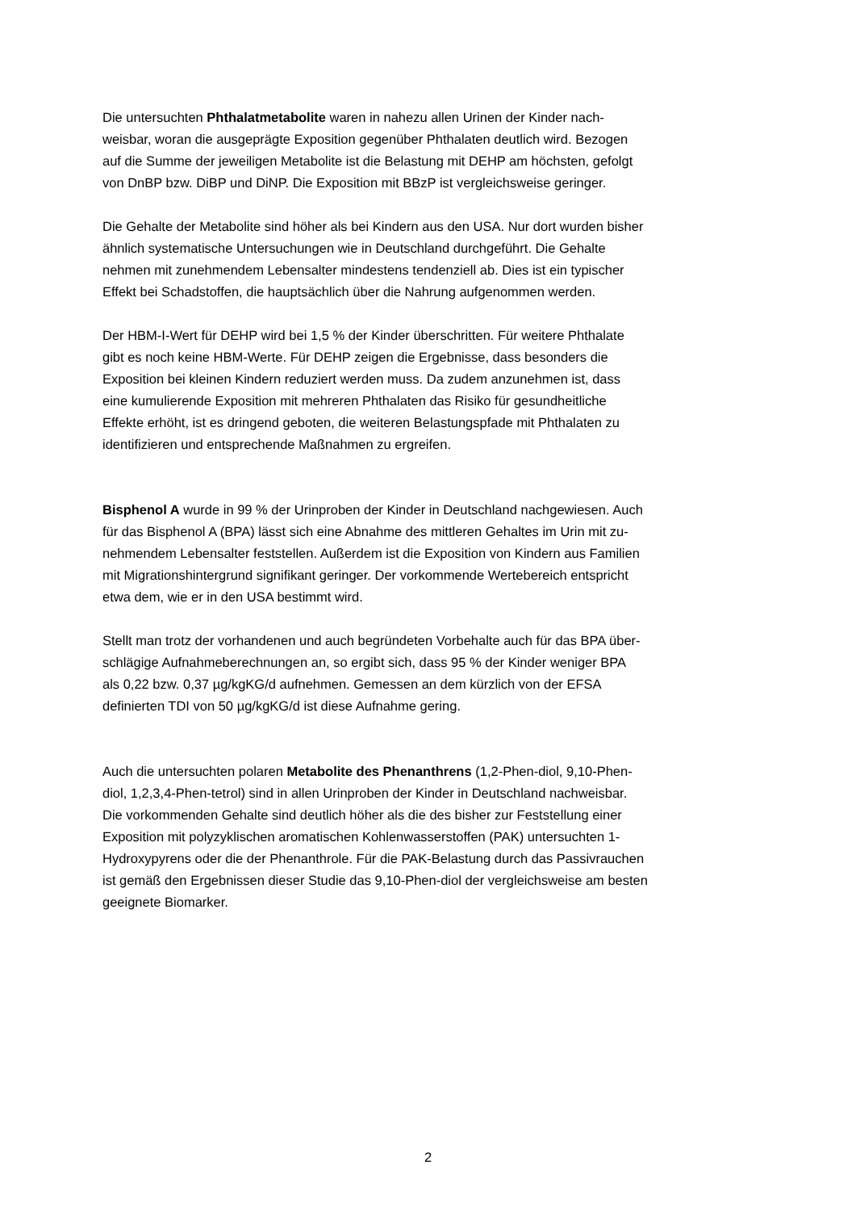Die untersuchten Phthalatmetabolite waren in nahezu allen Urinen der Kinder nach-
weisbar, woran die ausgeprägte Exposition gegenüber Phthalaten deutlich wird. Bezogen
auf die Summe der jeweiligen Metabolite ist die Belastung mit DEHP am höchsten, gefolgt
von DnBP bzw. DiBP und DiNP. Die Exposition mit BBzP ist vergleichsweise geringer.
Die Gehalte der Metabolite sind höher als bei Kindern aus den USA. Nur dort wurden bisher
ähnlich systematische Untersuchungen wie in Deutschland durchgeführt. Die Gehalte
nehmen mit zunehmendem Lebensalter mindestens tendenziell ab. Dies ist ein typischer
Effekt bei Schadstoffen, die hauptsächlich über die Nahrung aufgenommen werden.
Der HBM-I-Wert für DEHP wird bei 1,5 % der Kinder überschritten. Für weitere Phthalate
gibt es noch keine HBM-Werte. Für DEHP zeigen die Ergebnisse, dass besonders die
Exposition bei kleinen Kindern reduziert werden muss. Da zudem anzunehmen ist, dass
eine kumulierende Exposition mit mehreren Phthalaten das Risiko für gesundheitliche
Effekte erhöht, ist es dringend geboten, die weiteren Belastungspfade mit Phthalaten zu
identifizieren und entsprechende Maßnahmen zu ergreifen.
Bisphenol A wurde in 99 % der Urinproben der Kinder in Deutschland nachgewiesen. Auch
für das Bisphenol A (BPA) lässt sich eine Abnahme des mittleren Gehaltes im Urin mit zu-
nehmendem Lebensalter feststellen. Außerdem ist die Exposition von Kindern aus Familien
mit Migrationshintergrund signifikant geringer. Der vorkommende Wertebereich entspricht
etwa dem, wie er in den USA bestimmt wird.
Stellt man trotz der vorhandenen und auch begründeten Vorbehalte auch für das BPA über-
schlägige Aufnahmeberechnungen an, so ergibt sich, dass 95 % der Kinder weniger BPA
als 0,22 bzw. 0,37 µg/kgKG/d aufnehmen. Gemessen an dem kürzlich von der EFSA
definierten TDI von 50 µg/kgKG/d ist diese Aufnahme gering.
Auch die untersuchten polaren Metabolite des Phenanthrens (1,2-Phen-diol, 9,10-Phen-
diol, 1,2,3,4-Phen-tetrol) sind in allen Urinproben der Kinder in Deutschland nachweisbar.
Die vorkommenden Gehalte sind deutlich höher als die des bisher zur Feststellung einer
Exposition mit polyzyklischen aromatischen Kohlenwasserstoffen (PAK) untersuchten 1-
Hydroxypyrens oder die der Phenanthrole. Für die PAK-Belastung durch das Passivrauchen
ist gemäß den Ergebnissen dieser Studie das 9,10-Phen-diol der vergleichsweise am besten
geeignete Biomarker.
2